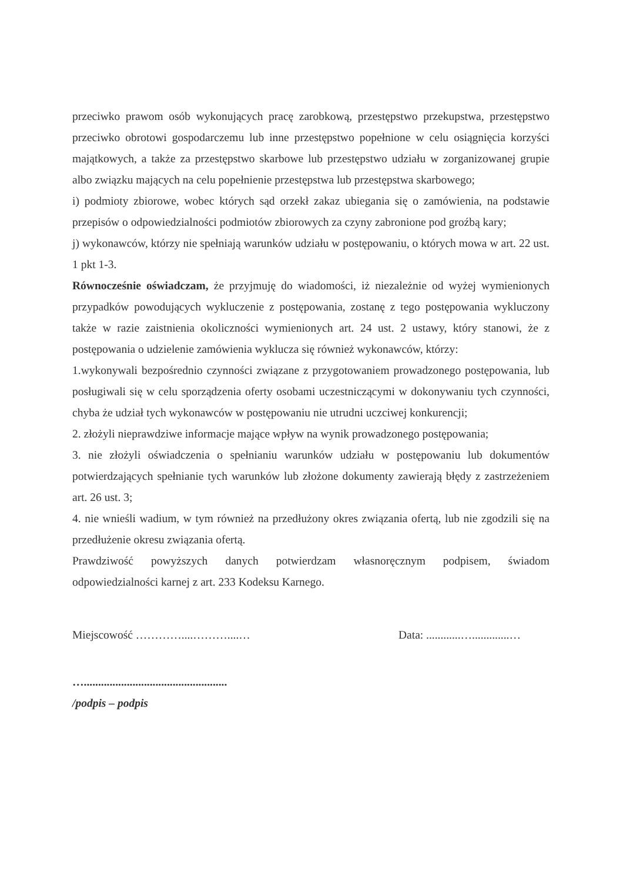przeciwko prawom osób wykonujących pracę zarobkową, przestępstwo przekupstwa, przestępstwo przeciwko obrotowi gospodarczemu lub inne przestępstwo popełnione w celu osiągnięcia korzyści majątkowych, a także za przestępstwo skarbowe lub przestępstwo udziału w zorganizowanej grupie albo związku mających na celu popełnienie przestępstwa lub przestępstwa skarbowego;
i) podmioty zbiorowe, wobec których sąd orzekł zakaz ubiegania się o zamówienia, na podstawie przepisów o odpowiedzialności podmiotów zbiorowych za czyny zabronione pod groźbą kary;
j) wykonawców, którzy nie spełniają warunków udziału w postępowaniu, o których mowa w art. 22 ust. 1 pkt 1-3.
Równocześnie oświadczam, że przyjmuję do wiadomości, iż niezależnie od wyżej wymienionych przypadków powodujących wykluczenie z postępowania, zostanę z tego postępowania wykluczony także w razie zaistnienia okoliczności wymienionych art. 24 ust. 2 ustawy, który stanowi, że z postępowania o udzielenie zamówienia wyklucza się również wykonawców, którzy:
1.wykonywali bezpośrednio czynności związane z przygotowaniem prowadzonego postępowania, lub posługiwali się w celu sporządzenia oferty osobami uczestniczącymi w dokonywaniu tych czynności, chyba że udział tych wykonawców w postępowaniu nie utrudni uczciwej konkurencji;
2. złożyli nieprawdziwe informacje mające wpływ na wynik prowadzonego postępowania;
3. nie złożyli oświadczenia o spełnianiu warunków udziału w postępowaniu lub dokumentów potwierdzających spełnianie tych warunków lub złożone dokumenty zawierają błędy z zastrzeżeniem art. 26 ust. 3;
4. nie wnieśli wadium, w tym również na przedłużony okres związania ofertą, lub nie zgodzili się na przedłużenie okresu związania ofertą.
Prawdziwość powyższych danych potwierdzam własnoręcznym podpisem, świadom odpowiedzialności karnej z art. 233 Kodeksu Karnego.
Miejscowość …………....………....… Data: ............….............…
…..................................................
/podpis – podpis